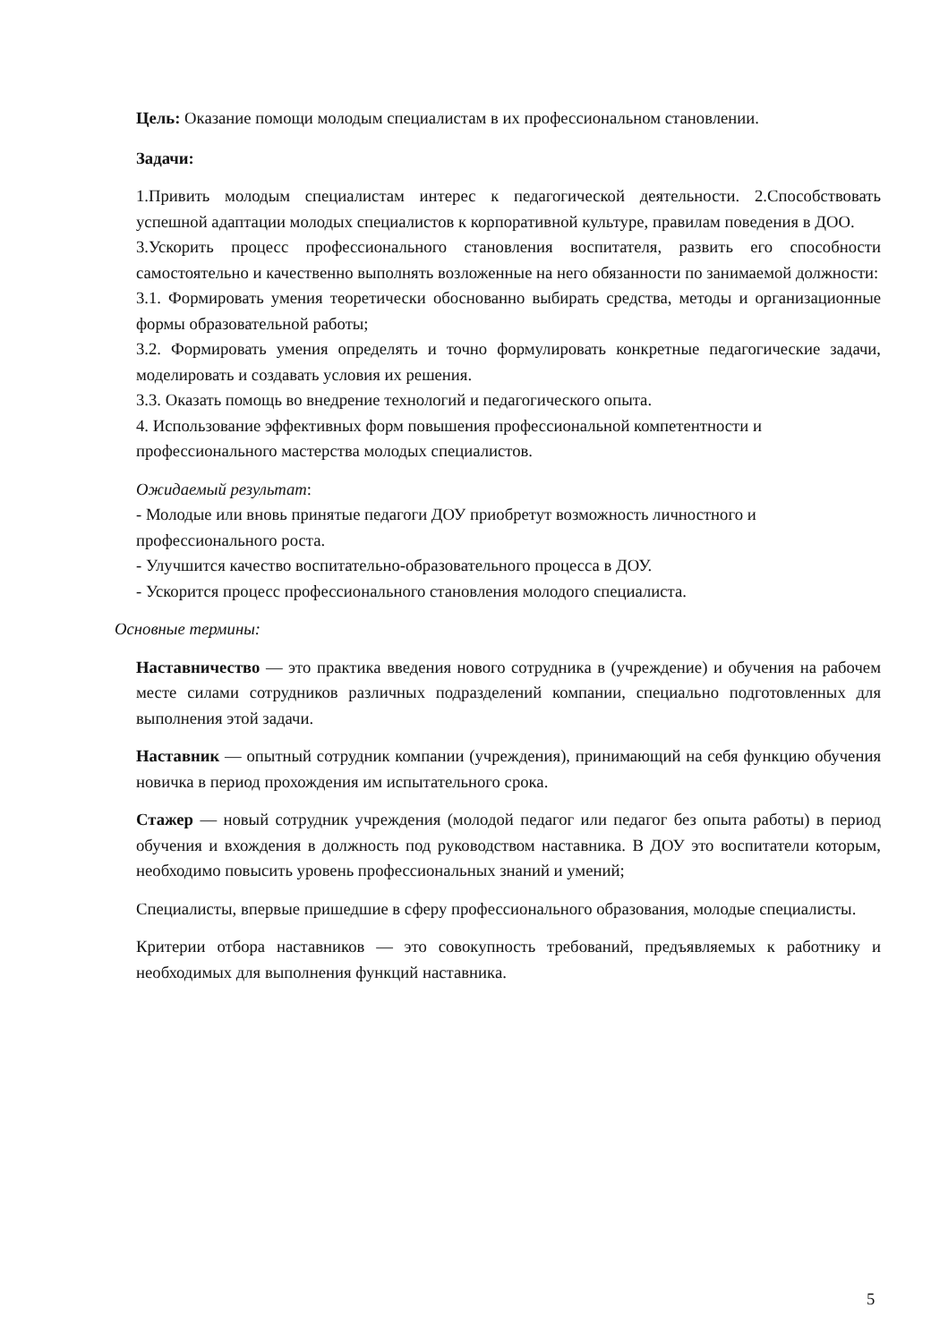Цель: Оказание помощи молодым специалистам в их профессиональном становлении.
Задачи:
1.Привить молодым специалистам интерес к педагогической деятельности. 2.Способствовать успешной адаптации молодых специалистов к корпоративной культуре, правилам поведения в ДОО.
3.Ускорить процесс профессионального становления воспитателя, развить его способности самостоятельно и качественно выполнять возложенные на него обязанности по занимаемой должности:
3.1. Формировать умения теоретически обоснованно выбирать средства, методы и организационные формы образовательной работы;
3.2. Формировать умения определять и точно формулировать конкретные педагогические задачи, моделировать и создавать условия их решения.
3.3. Оказать помощь во внедрение технологий и педагогического опыта.
4. Использование эффективных форм повышения профессиональной компетентности и профессионального мастерства молодых специалистов.
Ожидаемый результат:
- Молодые или вновь принятые педагоги ДОУ приобретут возможность личностного и профессионального роста.
- Улучшится качество воспитательно-образовательного процесса в ДОУ.
- Ускорится процесс профессионального становления молодого специалиста.
Основные термины:
Наставничество — это практика введения нового сотрудника в (учреждение) и обучения на рабочем месте силами сотрудников различных подразделений компании, специально подготовленных для выполнения этой задачи.
Наставник — опытный сотрудник компании (учреждения), принимающий на себя функцию обучения новичка в период прохождения им испытательного срока.
Стажер — новый сотрудник учреждения (молодой педагог или педагог без опыта работы) в период обучения и вхождения в должность под руководством наставника. В ДОУ это воспитатели которым, необходимо повысить уровень профессиональных знаний и умений;
Специалисты, впервые пришедшие в сферу профессионального образования, молодые специалисты.
Критерии отбора наставников — это совокупность требований, предъявляемых к работнику и необходимых для выполнения функций наставника.
5